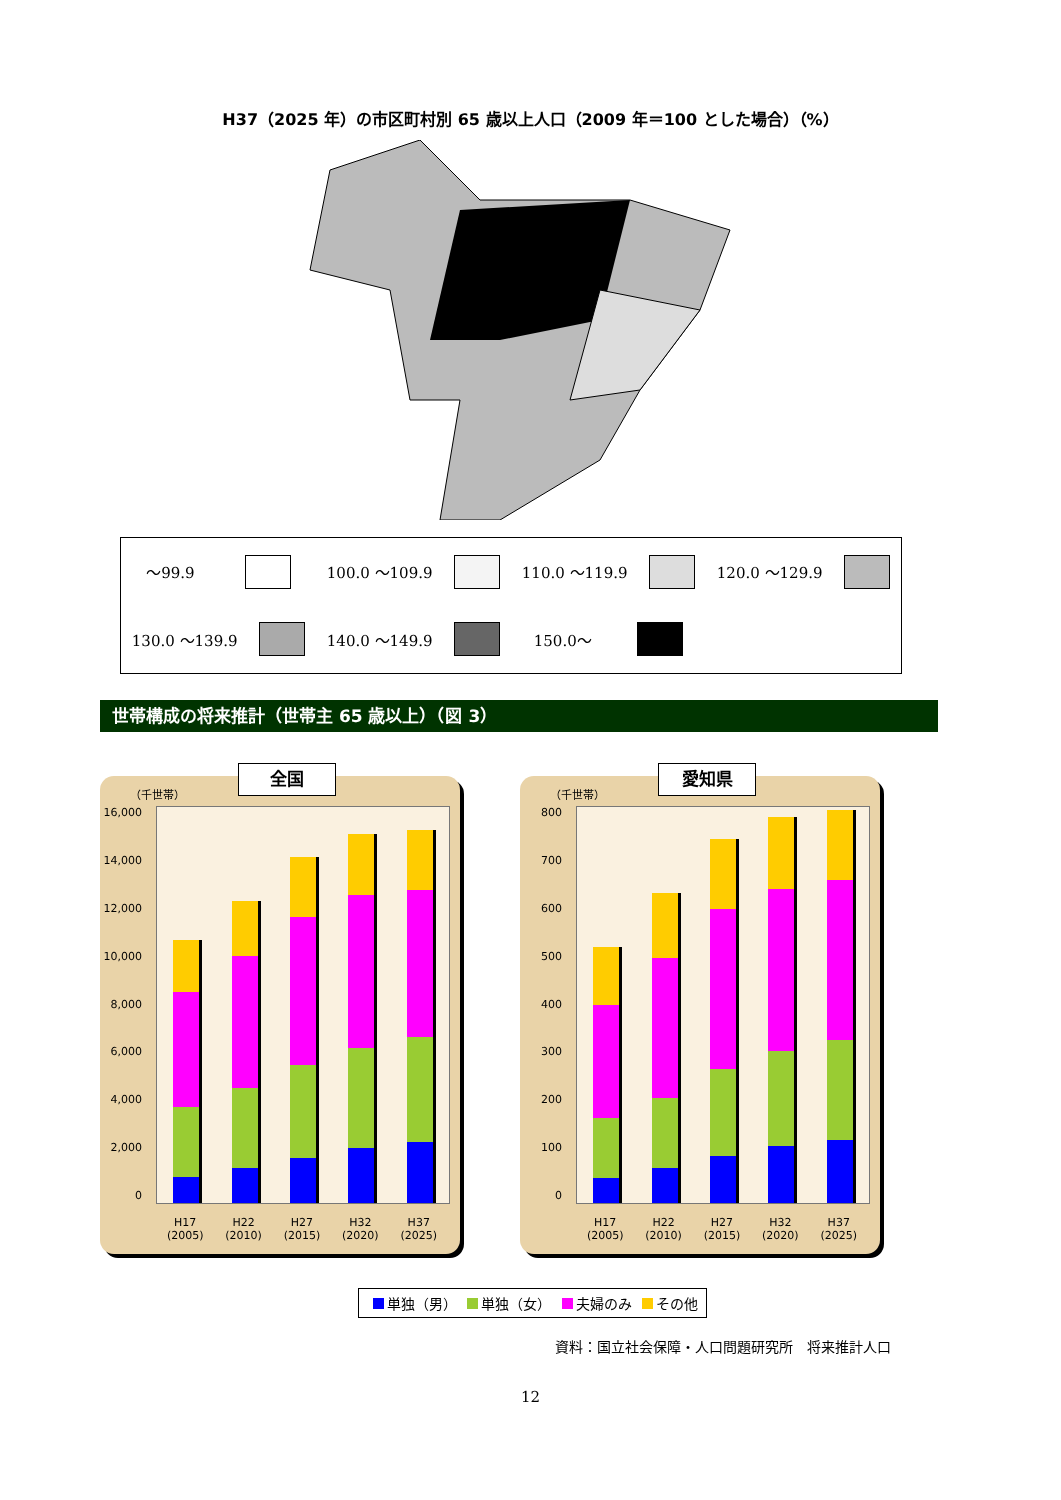H37（2025 年）の市区町村別 65 歳以上人口（2009 年＝100 とした場合）（%）
～99.9
100.0 ～109.9
110.0 ～119.9
120.0 ～129.9
130.0 ～139.9
140.0 ～149.9
150.0～
世帯構成の将来推計（世帯主 65 歳以上）（図 3）
全国
（千世帯）
16,000
14,000
12,000
10,000
8,000
6,000
4,000
2,000
0
H17
(2005)
H22
(2010)
H27
(2015)
H32
(2020)
H37
(2025)
愛知県
（千世帯）
800
700
600
500
400
300
200
100
0
H17
(2005)
H22
(2010)
H27
(2015)
H32
(2020)
H37
(2025)
単独（男） 単独（女） 夫婦のみ その他
資料：国立社会保障・人口問題研究所　将来推計人口
12